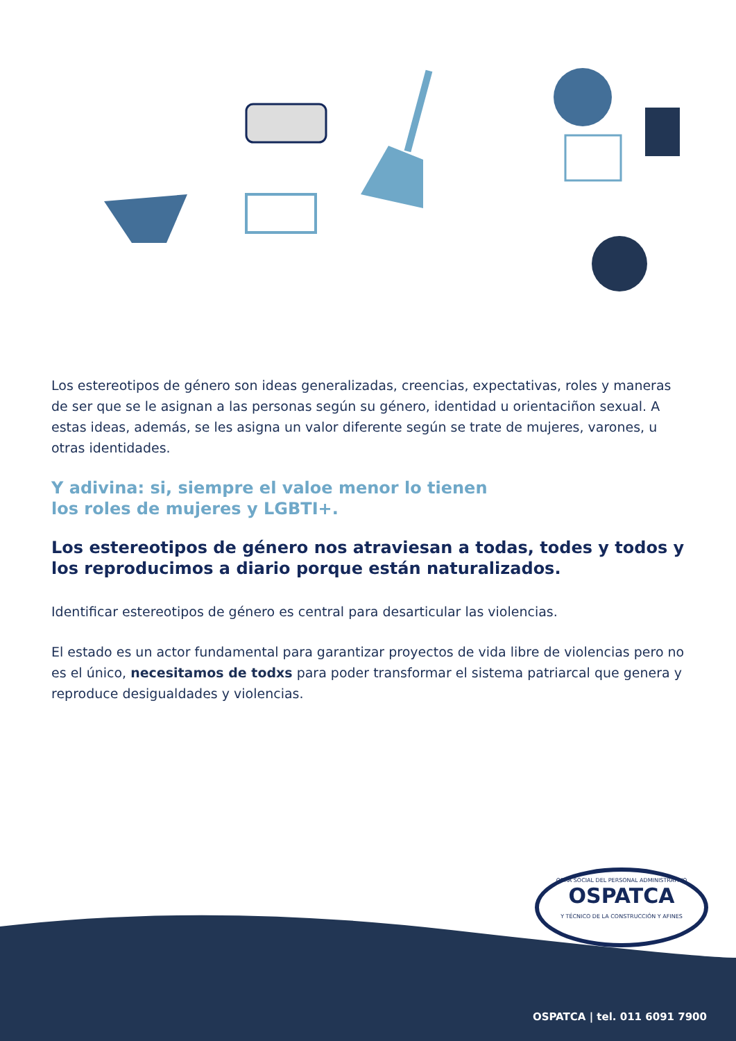Los estereotipos de género son ideas generalizadas, creencias, expectativas, roles y maneras de ser que se le asignan a las personas según su género, identidad u orientaciñon sexual. A estas ideas, además, se les asigna un valor diferente según se trate de mujeres, varones, u otras identidades.
Y adivina: si, siempre el valoe menor lo tienen
los roles de mujeres y LGBTI+.
Los estereotipos de género nos atraviesan a todas, todes y todos y los reproducimos a diario porque están naturalizados.
Identificar estereotipos de género es central para desarticular las violencias.
El estado es un actor fundamental para garantizar proyectos de vida libre de violencias pero no es el único, necesitamos de todxs para poder transformar el sistema patriarcal que genera y reproduce desigualdades y violencias.
OSPATCA | tel. 011 6091 7900
OBRA SOCIAL DEL PERSONAL ADMINISTRATIVO
OSPATCA
Y TÉCNICO DE LA CONSTRUCCIÓN Y AFINES